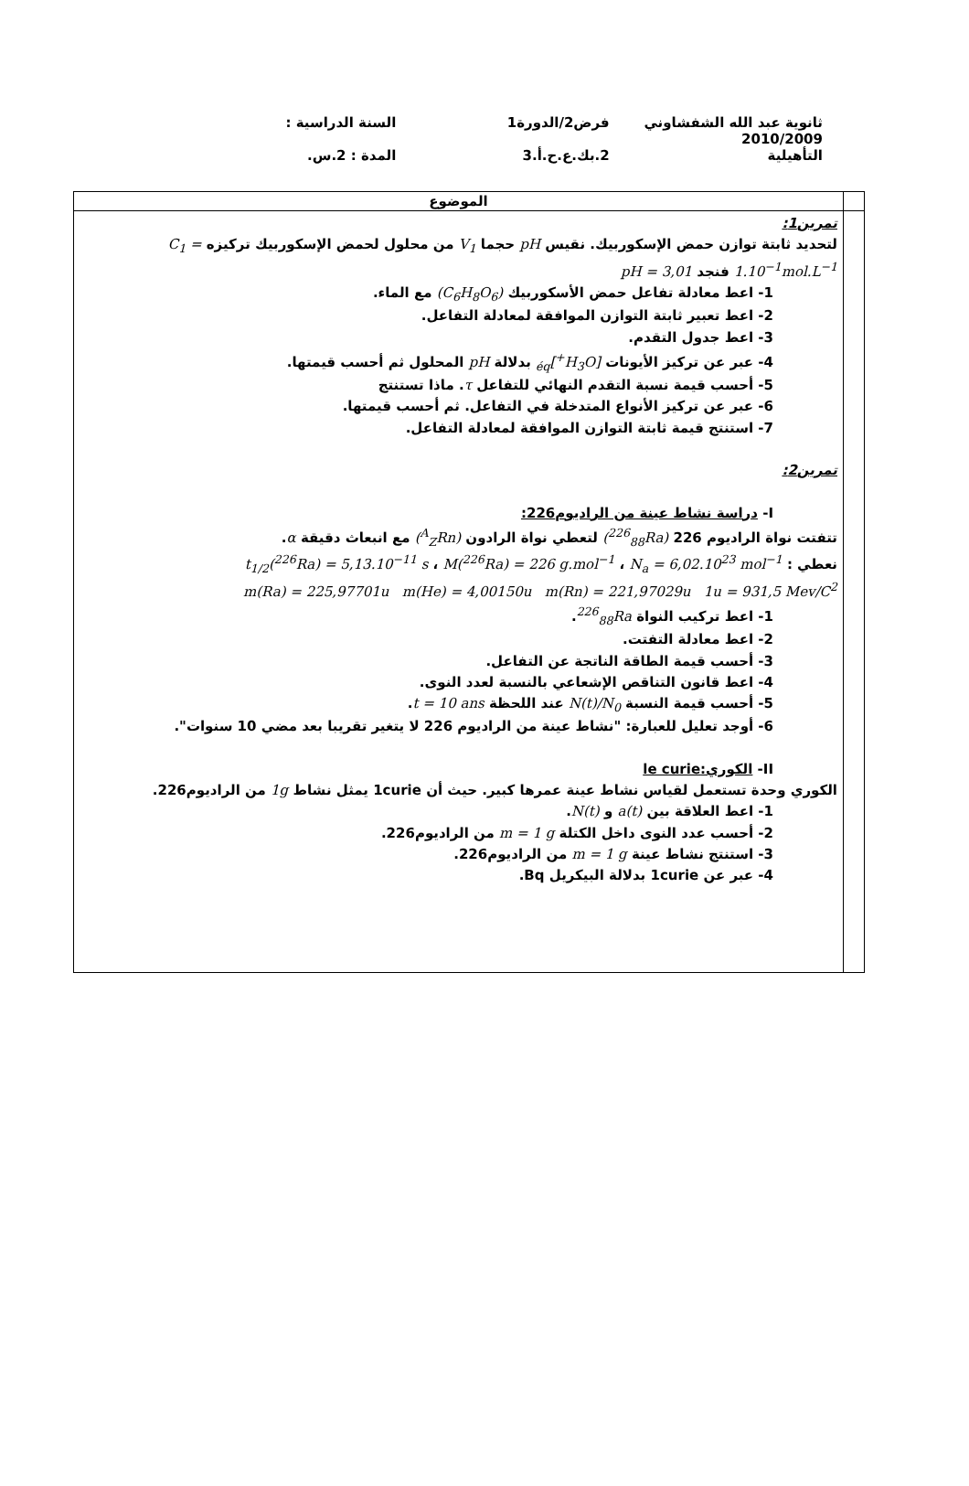ثانوية عبد الله الشفشاوني
2010/2009
التأهيلية
فرض2/الدورة1
2.بك.ع.ح.أ.3
السنة الدراسية :
المدة : 2.س.
| | الموضوع |
| | تمرين1: لتحديد ثابتة توازن حمض الإسكوربيك. نقيس pH حجما V<sub>1</sub> من محلول لحمض الإسكوربيك تركيزه C<sub>1</sub> = 1.10<sup>−1</sup>mol.L<sup>−1</sup> فنجد pH = 3,01 1- اعط معادلة تفاعل حمض الأسكوربيك (C<sub>6</sub>H<sub>8</sub>O<sub>6</sub>) مع الماء. 2- اعط تعبير ثابتة التوازن الموافقة لمعادلة التفاعل. 3- اعط جدول التقدم. 4- عبر عن تركيز الأيونات [H<sub>3</sub>O<sup>+</sup>]<sub>éq</sub> بدلالة pH المحلول ثم أحسب قيمتها. 5- أحسب قيمة نسبة التقدم النهائي للتفاعل τ . ماذا تستنتج 6- عبر عن تركيز الأنواع المتدخلة في التفاعل. ثم أحسب قيمتها. 7- استنتج قيمة ثابتة التوازن الموافقة لمعادلة التفاعل. تمرين2: I- دراسة نشاط عينة من الراديوم226: تتفتت نواة الراديوم 226 (<sup>226</sup><sub>88</sub>Ra) لتعطي نواة الرادون (<sup>A</sup><sub>Z</sub>Rn) مع انبعاث دقيقة α . نعطي : t<sub>1/2</sub>(<sup>226</sup>Ra) = 5,13.10<sup>−11</sup> s ، M(<sup>226</sup>Ra) = 226 g.mol<sup>−1</sup> ، N<sub>a</sub> = 6,02.10<sup>23</sup> mol<sup>−1</sup> m(Ra) = 225,97701u m(He) = 4,00150u m(Rn) = 221,97029u 1u = 931,5 Mev/C<sup>2</sup> 1- اعط تركيب النواة <sup>226</sup><sub>88</sub>Ra . 2- اعط معادلة التفتت. 3- أحسب قيمة الطاقة الناتجة عن التفاعل. 4- اعط قانون التناقص الإشعاعي بالنسبة لعدد النوى. 5- أحسب قيمة النسبة N(t)/N<sub>0</sub> عند اللحظة t = 10 ans . 6- أوجد تعليل للعبارة: "نشاط عينة من الراديوم 226 لا يتغير تقريبا بعد مضي 10 سنوات". II- الكوري:le curie الكوري وحدة تستعمل لقياس نشاط عينة عمرها كبير. حيث أن 1curie يمثل نشاط 1g من الراديوم226. 1- اعط العلاقة بين a(t) و N(t) . 2- أحسب عدد النوى داخل الكتلة m = 1 g من الراديوم226. 3- استنتج نشاط عينة m = 1 g من الراديوم226. 4- عبر عن 1curie بدلالة البيكريل Bq. |